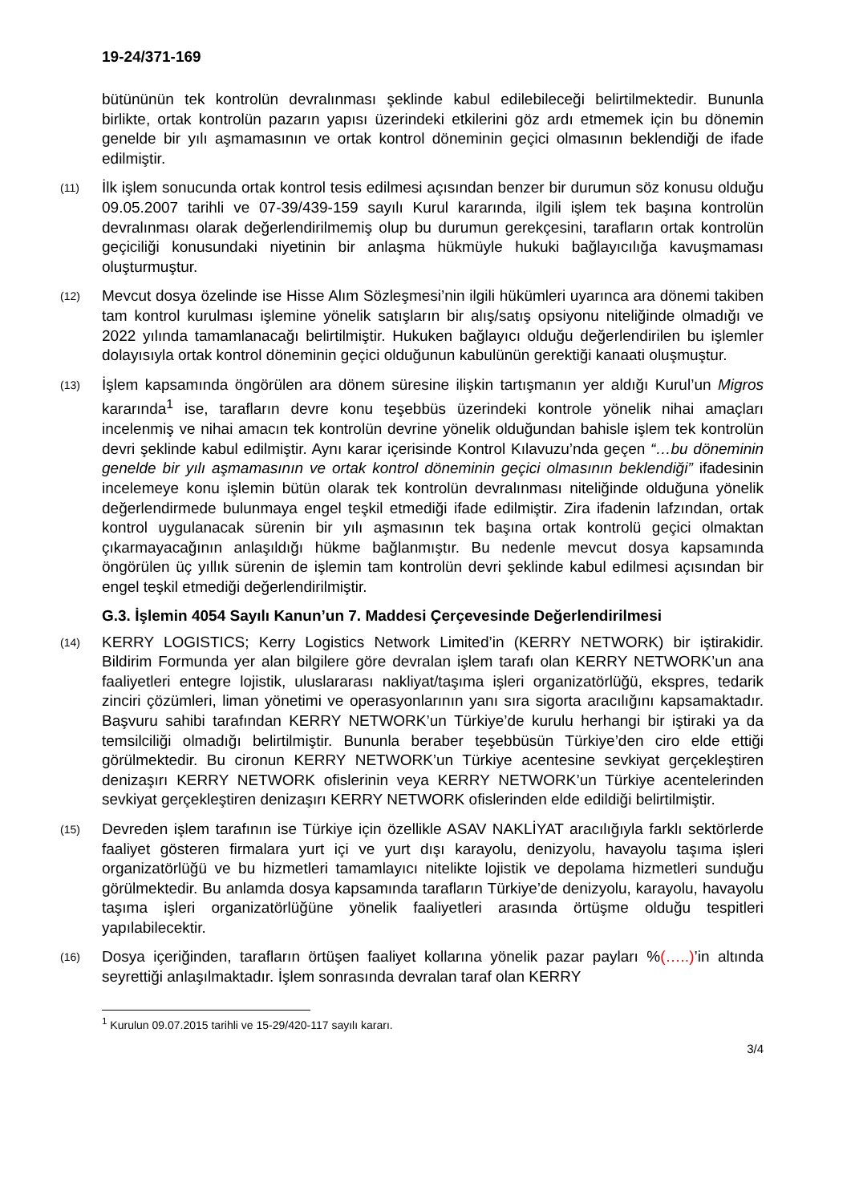19-24/371-169
bütününün tek kontrolün devralınması şeklinde kabul edilebileceği belirtilmektedir. Bununla birlikte, ortak kontrolün pazarın yapısı üzerindeki etkilerini göz ardı etmemek için bu dönemin genelde bir yılı aşmamasının ve ortak kontrol döneminin geçici olmasının beklendiği de ifade edilmiştir.
(11)
İlk işlem sonucunda ortak kontrol tesis edilmesi açısından benzer bir durumun söz konusu olduğu 09.05.2007 tarihli ve 07-39/439-159 sayılı Kurul kararında, ilgili işlem tek başına kontrolün devralınması olarak değerlendirilmemiş olup bu durumun gerekçesini, tarafların ortak kontrolün geçiciliği konusundaki niyetinin bir anlaşma hükmüyle hukuki bağlayıcılığa kavuşmaması oluşturmuştur.
(12)
Mevcut dosya özelinde ise Hisse Alım Sözleşmesi’nin ilgili hükümleri uyarınca ara dönemi takiben tam kontrol kurulması işlemine yönelik satışların bir alış/satış opsiyonu niteliğinde olmadığı ve 2022 yılında tamamlanacağı belirtilmiştir. Hukuken bağlayıcı olduğu değerlendirilen bu işlemler dolayısıyla ortak kontrol döneminin geçici olduğunun kabulünün gerektiği kanaati oluşmuştur.
(13)
İşlem kapsamında öngörülen ara dönem süresine ilişkin tartışmanın yer aldığı Kurul’un Migros kararında<sup>1</sup> ise, tarafların devre konu teşebbüs üzerindeki kontrole yönelik nihai amaçları incelenmiş ve nihai amacın tek kontrolün devrine yönelik olduğundan bahisle işlem tek kontrolün devri şeklinde kabul edilmiştir. Aynı karar içerisinde Kontrol Kılavuzu’nda geçen “…bu döneminin genelde bir yılı aşmamasının ve ortak kontrol döneminin geçici olmasının beklendiği” ifadesinin incelemeye konu işlemin bütün olarak tek kontrolün devralınması niteliğinde olduğuna yönelik değerlendirmede bulunmaya engel teşkil etmediği ifade edilmiştir. Zira ifadenin lafzından, ortak kontrol uygulanacak sürenin bir yılı aşmasının tek başına ortak kontrolü geçici olmaktan çıkarmayacağının anlaşıldığı hükme bağlanmıştır. Bu nedenle mevcut dosya kapsamında öngörülen üç yıllık sürenin de işlemin tam kontrolün devri şeklinde kabul edilmesi açısından bir engel teşkil etmediği değerlendirilmiştir.
G.3. İşlemin 4054 Sayılı Kanun’un 7. Maddesi Çerçevesinde Değerlendirilmesi
(14)
KERRY LOGISTICS; Kerry Logistics Network Limited’in (KERRY NETWORK) bir iştirakidir. Bildirim Formunda yer alan bilgilere göre devralan işlem tarafı olan KERRY NETWORK’un ana faaliyetleri entegre lojistik, uluslararası nakliyat/taşıma işleri organizatörlüğü, ekspres, tedarik zinciri çözümleri, liman yönetimi ve operasyonlarının yanı sıra sigorta aracılığını kapsamaktadır. Başvuru sahibi tarafından KERRY NETWORK’un Türkiye’de kurulu herhangi bir iştiraki ya da temsilciliği olmadığı belirtilmiştir. Bununla beraber teşebbüsün Türkiye’den ciro elde ettiği görülmektedir. Bu cironun KERRY NETWORK’un Türkiye acentesine sevkiyat gerçekleştiren denizaşırı KERRY NETWORK ofislerinin veya KERRY NETWORK’un Türkiye acentelerinden sevkiyat gerçekleştiren denizaşırı KERRY NETWORK ofislerinden elde edildiği belirtilmiştir.
(15)
Devreden işlem tarafının ise Türkiye için özellikle ASAV NAKLİYAT aracılığıyla farklı sektörlerde faaliyet gösteren firmalara yurt içi ve yurt dışı karayolu, denizyolu, havayolu taşıma işleri organizatörlüğü ve bu hizmetleri tamamlayıcı nitelikte lojistik ve depolama hizmetleri sunduğu görülmektedir. Bu anlamda dosya kapsamında tarafların Türkiye’de denizyolu, karayolu, havayolu taşıma işleri organizatörlüğüne yönelik faaliyetleri arasında örtüşme olduğu tespitleri yapılabilecektir.
(16)
Dosya içeriğinden, tarafların örtüşen faaliyet kollarına yönelik pazar payları %(…..)’in altında seyrettiği anlaşılmaktadır. İşlem sonrasında devralan taraf olan KERRY
<sup>1</sup> Kurulun 09.07.2015 tarihli ve 15-29/420-117 sayılı kararı.
3/4